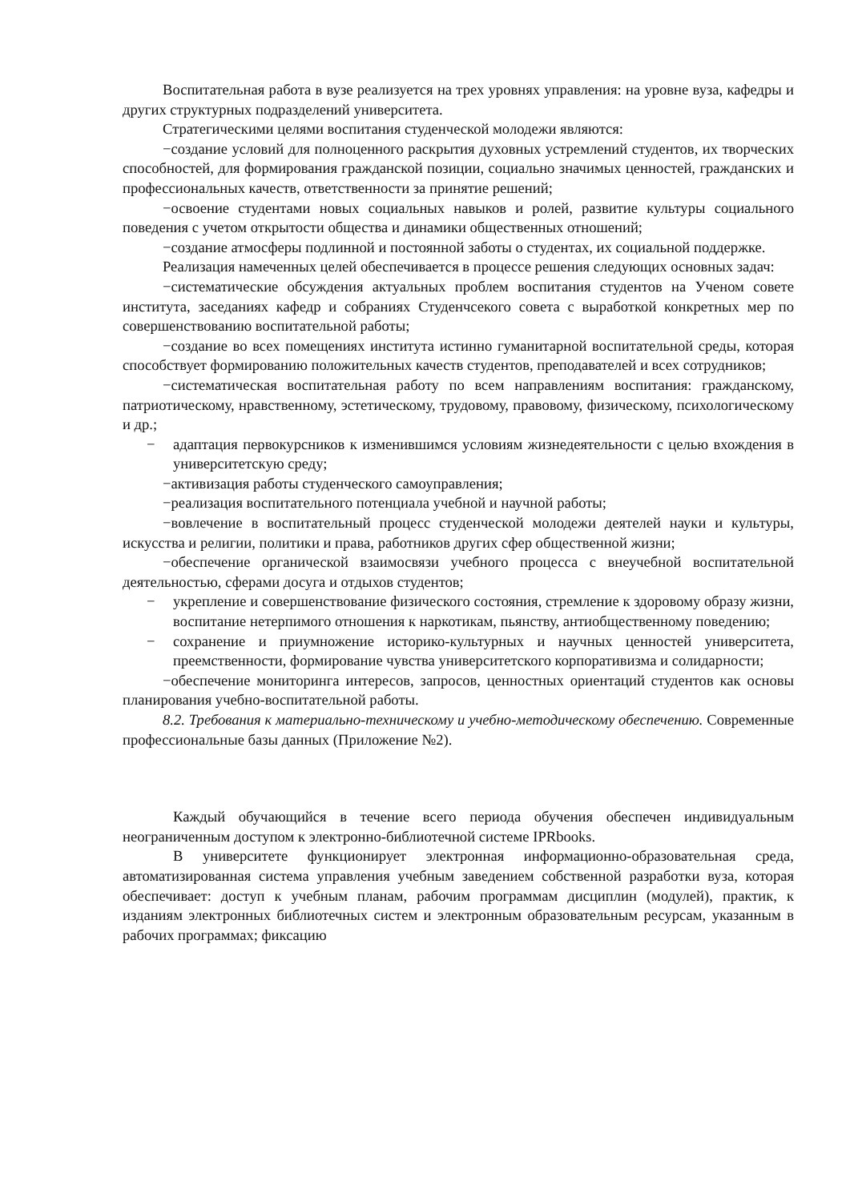Воспитательная работа в вузе реализуется на трех уровнях управления: на уровне вуза, кафедры и других структурных подразделений университета.
Стратегическими целями воспитания студенческой молодежи являются:
−создание условий для полноценного раскрытия духовных устремлений студентов, их творческих способностей, для формирования гражданской позиции, социально значимых ценностей, гражданских и профессиональных качеств, ответственности за принятие решений;
−освоение студентами новых социальных навыков и ролей, развитие культуры социального поведения с учетом открытости общества и динамики общественных отношений;
−создание атмосферы подлинной и постоянной заботы о студентах, их социальной поддержке.
Реализация намеченных целей обеспечивается в процессе решения следующих основных задач:
−систематические обсуждения актуальных проблем воспитания студентов на Ученом совете института, заседаниях кафедр и собраниях Студенчсекого совета с выработкой конкретных мер по совершенствованию воспитательной работы;
−создание во всех помещениях института истинно гуманитарной воспитательной среды, которая способствует формированию положительных качеств студентов, преподавателей и всех сотрудников;
−систематическая воспитательная работу по всем направлениям воспитания: гражданскому, патриотическому, нравственному, эстетическому, трудовому, правовому, физическому, психологическому и др.;
− адаптация первокурсников к изменившимся условиям жизнедеятельности с целью вхождения в университетскую среду;
−активизация работы студенческого самоуправления;
−реализация воспитательного потенциала учебной и научной работы;
−вовлечение в воспитательный процесс студенческой молодежи деятелей науки и культуры, искусства и религии, политики и права, работников других сфер общественной жизни;
−обеспечение органической взаимосвязи учебного процесса с внеучебной воспитательной деятельностью, сферами досуга и отдыхов студентов;
− укрепление и совершенствование физического состояния, стремление к здоровому образу жизни, воспитание нетерпимого отношения к наркотикам, пьянству, антиобщественному поведению;
− сохранение и приумножение историко-культурных и научных ценностей университета, преемственности, формирование чувства университетского корпоративизма и солидарности;
−обеспечение мониторинга интересов, запросов, ценностных ориентаций студентов как основы планирования учебно-воспитательной работы.
8.2. Требования к материально-техническому и учебно-методическому обеспечению. Современные профессиональные базы данных (Приложение №2).
Каждый обучающийся в течение всего периода обучения обеспечен индивидуальным неограниченным доступом к электронно-библиотечной системе IPRbooks.
В университете функционирует электронная информационно-образовательная среда, автоматизированная система управления учебным заведением собственной разработки вуза, которая обеспечивает: доступ к учебным планам, рабочим программам дисциплин (модулей), практик, к изданиям электронных библиотечных систем и электронным образовательным ресурсам, указанным в рабочих программах; фиксацию